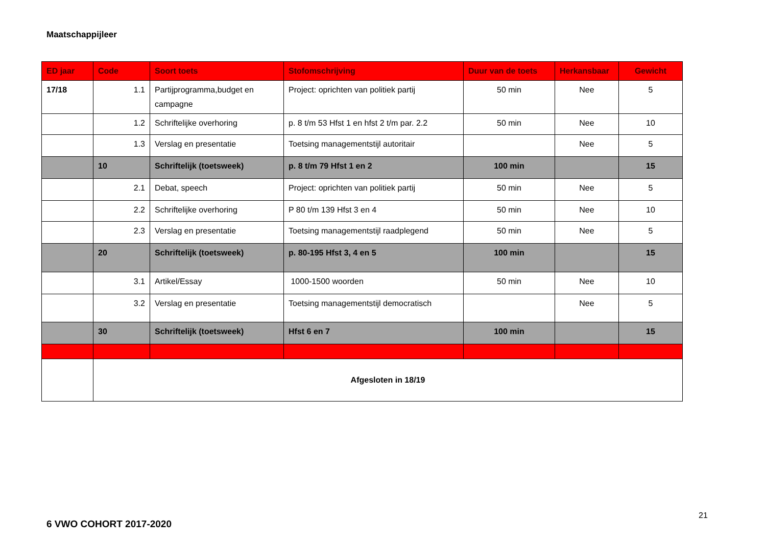Maatschappijleer
| ED jaar | Code | Soort toets | Stofomschrijving | Duur van de toets | Herkansbaar | Gewicht |
| --- | --- | --- | --- | --- | --- | --- |
| 17/18 | 1.1 | Partijprogramma,budget en campagne | Project: oprichten van politiek partij | 50 min | Nee | 5 |
| | 1.2 | Schriftelijke overhoring | p. 8 t/m 53 Hfst 1 en hfst 2 t/m par. 2.2 | 50 min | Nee | 10 |
| | 1.3 | Verslag en presentatie | Toetsing managementstijl autoritair | | Nee | 5 |
| | 10 | Schriftelijk (toetsweek) | p. 8 t/m 79 Hfst 1 en 2 | 100 min | | 15 |
| | 2.1 | Debat, speech | Project: oprichten van politiek partij | 50 min | Nee | 5 |
| | 2.2 | Schriftelijke overhoring | P 80 t/m 139 Hfst 3 en 4 | 50 min | Nee | 10 |
| | 2.3 | Verslag en presentatie | Toetsing managementstijl raadplegend | 50 min | Nee | 5 |
| | 20 | Schriftelijk (toetsweek) | p. 80-195 Hfst 3, 4 en 5 | 100 min | | 15 |
| | 3.1 | Artikel/Essay | 1000-1500 woorden | 50 min | Nee | 10 |
| | 3.2 | Verslag en presentatie | Toetsing managementstijl democratisch | | Nee | 5 |
| | 30 | Schriftelijk (toetsweek) | Hfst 6 en 7 | 100 min | | 15 |
| | Afgesloten in 18/19 | | | | | |
21
6 VWO COHORT 2017-2020